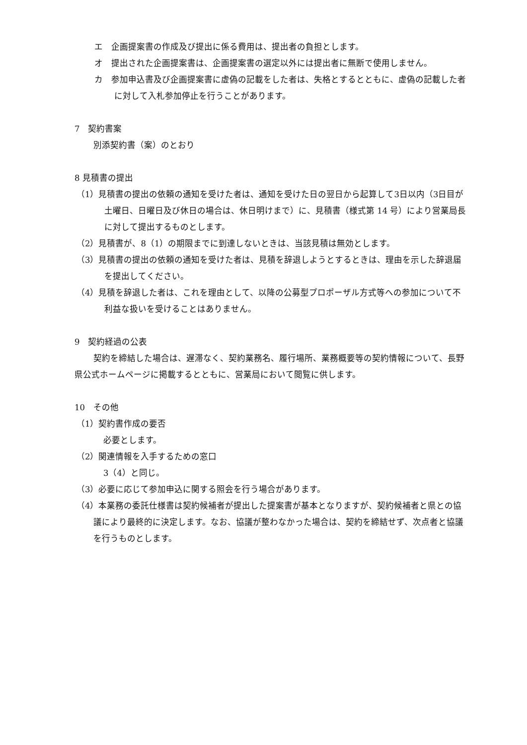エ　企画提案書の作成及び提出に係る費用は、提出者の負担とします。
オ　提出された企画提案書は、企画提案書の選定以外には提出者に無断で使用しません。
カ　参加申込書及び企画提案書に虚偽の記載をした者は、失格とするとともに、虚偽の記載した者に対して入札参加停止を行うことがあります。
7　契約書案
別添契約書（案）のとおり
8 見積書の提出
（1）見積書の提出の依頼の通知を受けた者は、通知を受けた日の翌日から起算して3日以内（3日目が土曜日、日曜日及び休日の場合は、休日明けまで）に、見積書（様式第 14 号）により営業局長に対して提出するものとします。
（2）見積書が、8（1）の期限までに到達しないときは、当該見積は無効とします。
（3）見積書の提出の依頼の通知を受けた者は、見積を辞退しようとするときは、理由を示した辞退届を提出してください。
（4）見積を辞退した者は、これを理由として、以降の公募型プロポーザル方式等への参加について不利益な扱いを受けることはありません。
9　契約経過の公表
契約を締結した場合は、遅滞なく、契約業務名、履行場所、業務概要等の契約情報について、長野県公式ホームページに掲載するとともに、営業局において閲覧に供します。
10　その他
（1）契約書作成の要否
必要とします。
（2）関連情報を入手するための窓口
3（4）と同じ。
（3）必要に応じて参加申込に関する照会を行う場合があります。
（4）本業務の委託仕様書は契約候補者が提出した提案書が基本となりますが、契約候補者と県との協議により最終的に決定します。なお、協議が整わなかった場合は、契約を締結せず、次点者と協議を行うものとします。